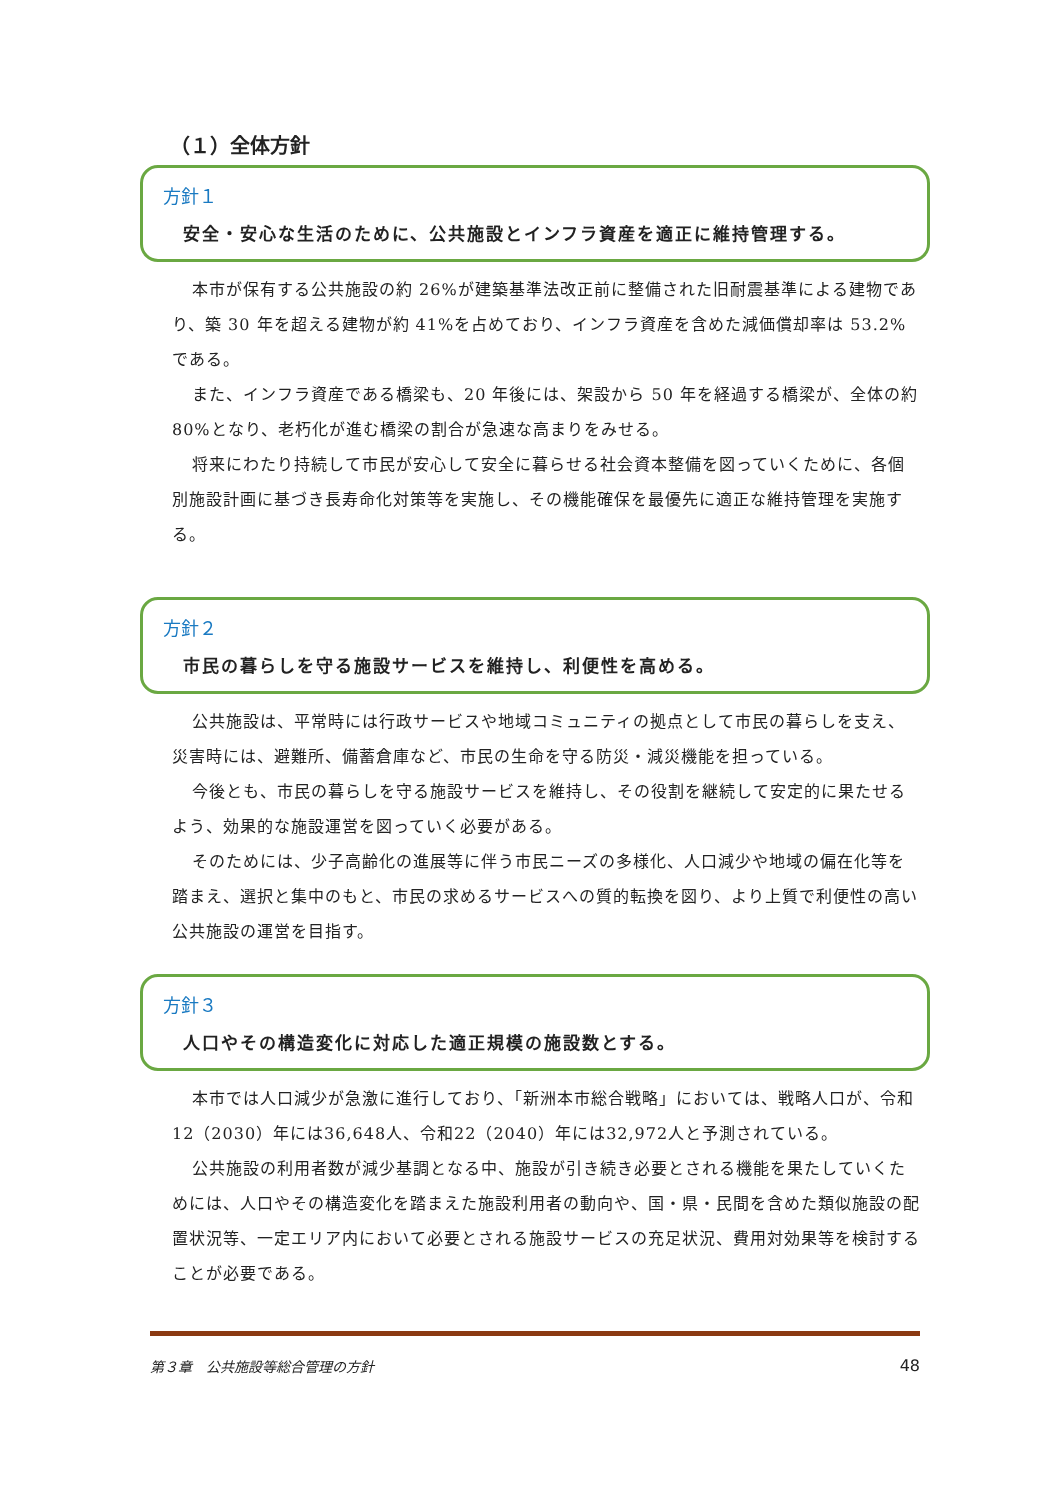（１）全体方針
方針１
安全・安心な生活のために、公共施設とインフラ資産を適正に維持管理する。
本市が保有する公共施設の約 26%が建築基準法改正前に整備された旧耐震基準による建物であり、築 30 年を超える建物が約 41%を占めており、インフラ資産を含めた減価償却率は 53.2%である。
また、インフラ資産である橋梁も、20 年後には、架設から 50 年を経過する橋梁が、全体の約 80%となり、老朽化が進む橋梁の割合が急速な高まりをみせる。
将来にわたり持続して市民が安心して安全に暮らせる社会資本整備を図っていくために、各個別施設計画に基づき長寿命化対策等を実施し、その機能確保を最優先に適正な維持管理を実施する。
方針２
市民の暮らしを守る施設サービスを維持し、利便性を高める。
公共施設は、平常時には行政サービスや地域コミュニティの拠点として市民の暮らしを支え、災害時には、避難所、備蓄倉庫など、市民の生命を守る防災・減災機能を担っている。
今後とも、市民の暮らしを守る施設サービスを維持し、その役割を継続して安定的に果たせるよう、効果的な施設運営を図っていく必要がある。
そのためには、少子高齢化の進展等に伴う市民ニーズの多様化、人口減少や地域の偏在化等を踏まえ、選択と集中のもと、市民の求めるサービスへの質的転換を図り、より上質で利便性の高い公共施設の運営を目指す。
方針３
人口やその構造変化に対応した適正規模の施設数とする。
本市では人口減少が急激に進行しており、「新洲本市総合戦略」においては、戦略人口が、令和12（2030）年には36,648人、令和22（2040）年には32,972人と予測されている。
公共施設の利用者数が減少基調となる中、施設が引き続き必要とされる機能を果たしていくためには、人口やその構造変化を踏まえた施設利用者の動向や、国・県・民間を含めた類似施設の配置状況等、一定エリア内において必要とされる施設サービスの充足状況、費用対効果等を検討することが必要である。
第３章　公共施設等総合管理の方針 48